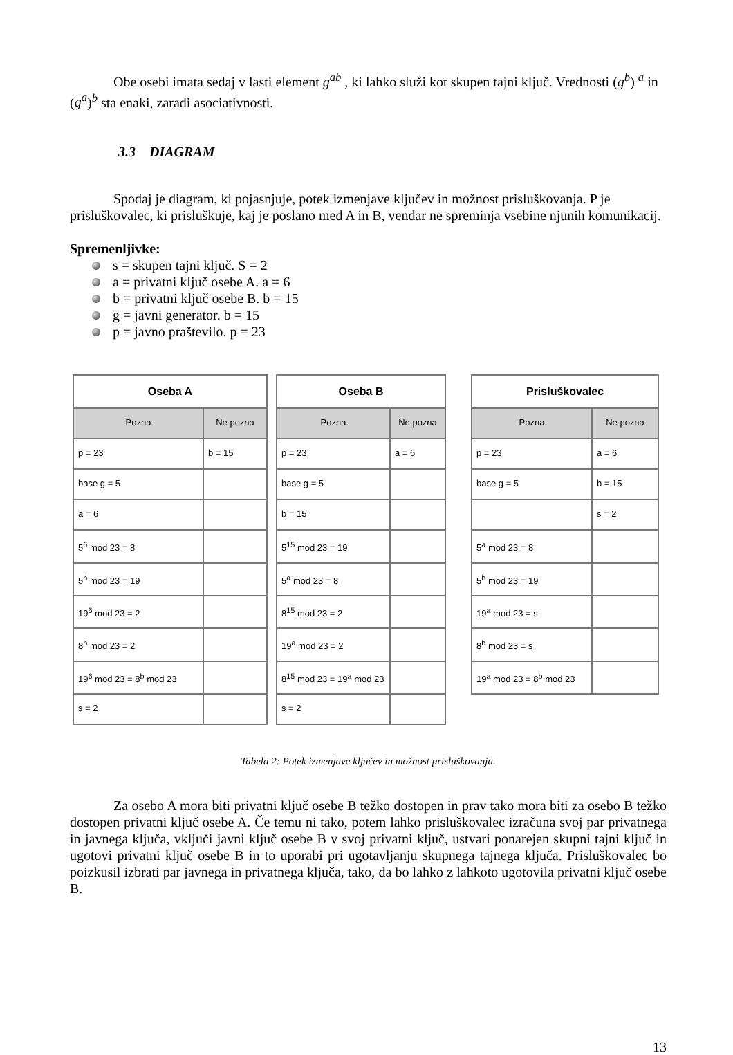Obe osebi imata sedaj v lasti element g<sup>ab</sup> , ki lahko služi kot skupen tajni ključ. Vrednosti (g<sup>b</sup>) <sup>a</sup> in (g<sup>a</sup>)<sup>b</sup> sta enaki, zaradi asociativnosti.
3.3 DIAGRAM
Spodaj je diagram, ki pojasnjuje, potek izmenjave ključev in možnost prisluškovanja. P je prisluškovalec, ki prisluškuje, kaj je poslano med A in B, vendar ne spreminja vsebine njunih komunikacij.
Spremenljivke:
s = skupen tajni ključ. S = 2
a = privatni ključ osebe A. a = 6
b = privatni ključ osebe B. b = 15
g = javni generator. b = 15
p = javno praštevilo. p = 23
| Oseba A | |
| --- | --- |
| Pozna | Ne pozna |
| p = 23 | b = 15 |
| base g = 5 | |
| a = 6 | |
| 5<sup>6</sup> mod 23 = 8 | |
| 5<sup>b</sup> mod 23 = 19 | |
| 19<sup>6</sup> mod 23 = 2 | |
| 8<sup>b</sup> mod 23 = 2 | |
| 19<sup>6</sup> mod 23 = 8<sup>b</sup> mod 23 | |
| s = 2 | |
| Oseba B | |
| --- | --- |
| Pozna | Ne pozna |
| p = 23 | a = 6 |
| base g = 5 | |
| b = 15 | |
| 5<sup>15</sup> mod 23 = 19 | |
| 5<sup>a</sup> mod 23 = 8 | |
| 8<sup>15</sup> mod 23 = 2 | |
| 19<sup>a</sup> mod 23 = 2 | |
| 8<sup>15</sup> mod 23 = 19<sup>a</sup> mod 23 | |
| s = 2 | |
| Prisluškovalec | |
| --- | --- |
| Pozna | Ne pozna |
| p = 23 | a = 6 |
| base g = 5 | b = 15 |
| | s = 2 |
| 5<sup>a</sup> mod 23 = 8 | |
| 5<sup>b</sup> mod 23 = 19 | |
| 19<sup>a</sup> mod 23 = s | |
| 8<sup>b</sup> mod 23 = s | |
| 19<sup>a</sup> mod 23 = 8<sup>b</sup> mod 23 | |
Tabela 2: Potek izmenjave ključev in možnost prisluškovanja.
Za osebo A mora biti privatni ključ osebe B težko dostopen in prav tako mora biti za osebo B težko dostopen privatni ključ osebe A. Če temu ni tako, potem lahko prisluškovalec izračuna svoj par privatnega in javnega ključa, vključi javni ključ osebe B v svoj privatni ključ, ustvari ponarejen skupni tajni ključ in ugotovi privatni ključ osebe B in to uporabi pri ugotavljanju skupnega tajnega ključa. Prisluškovalec bo poizkusil izbrati par javnega in privatnega ključa, tako, da bo lahko z lahkoto ugotovila privatni ključ osebe B.
13